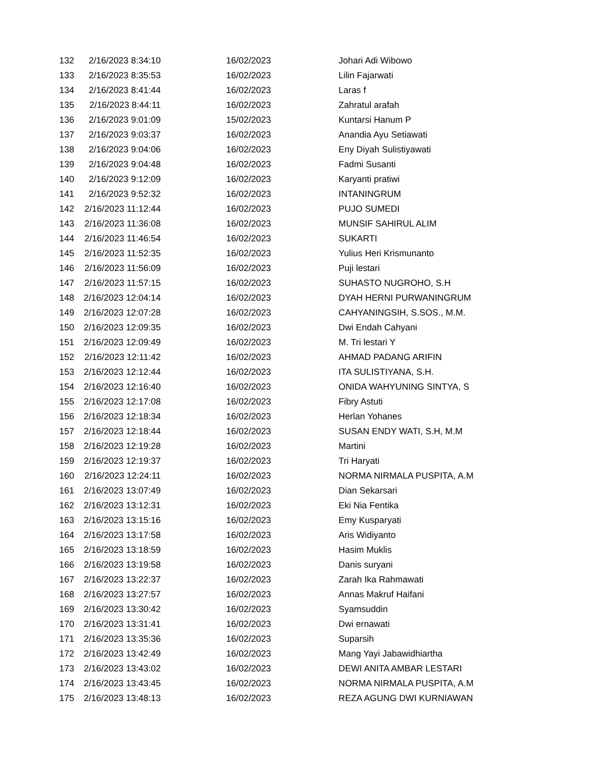| 132 | 2/16/2023 8:34:10 | 16/02/2023 | Johari Adi Wibowo |
| 133 | 2/16/2023 8:35:53 | 16/02/2023 | Lilin Fajarwati |
| 134 | 2/16/2023 8:41:44 | 16/02/2023 | Laras f |
| 135 | 2/16/2023 8:44:11 | 16/02/2023 | Zahratul arafah |
| 136 | 2/16/2023 9:01:09 | 15/02/2023 | Kuntarsi Hanum P |
| 137 | 2/16/2023 9:03:37 | 16/02/2023 | Anandia Ayu Setiawati |
| 138 | 2/16/2023 9:04:06 | 16/02/2023 | Eny Diyah Sulistiyawati |
| 139 | 2/16/2023 9:04:48 | 16/02/2023 | Fadmi Susanti |
| 140 | 2/16/2023 9:12:09 | 16/02/2023 | Karyanti pratiwi |
| 141 | 2/16/2023 9:52:32 | 16/02/2023 | INTANINGRUM |
| 142 | 2/16/2023 11:12:44 | 16/02/2023 | PUJO SUMEDI |
| 143 | 2/16/2023 11:36:08 | 16/02/2023 | MUNSIF SAHIRUL ALIM |
| 144 | 2/16/2023 11:46:54 | 16/02/2023 | SUKARTI |
| 145 | 2/16/2023 11:52:35 | 16/02/2023 | Yulius Heri Krismunanto |
| 146 | 2/16/2023 11:56:09 | 16/02/2023 | Puji lestari |
| 147 | 2/16/2023 11:57:15 | 16/02/2023 | SUHASTO NUGROHO, S.H |
| 148 | 2/16/2023 12:04:14 | 16/02/2023 | DYAH HERNI PURWANINGRUM |
| 149 | 2/16/2023 12:07:28 | 16/02/2023 | CAHYANINGSIH, S.SOS., M.M. |
| 150 | 2/16/2023 12:09:35 | 16/02/2023 | Dwi Endah Cahyani |
| 151 | 2/16/2023 12:09:49 | 16/02/2023 | M. Tri lestari Y |
| 152 | 2/16/2023 12:11:42 | 16/02/2023 | AHMAD PADANG ARIFIN |
| 153 | 2/16/2023 12:12:44 | 16/02/2023 | ITA SULISTIYANA, S.H. |
| 154 | 2/16/2023 12:16:40 | 16/02/2023 | ONIDA WAHYUNING SINTYA, S |
| 155 | 2/16/2023 12:17:08 | 16/02/2023 | Fibry Astuti |
| 156 | 2/16/2023 12:18:34 | 16/02/2023 | Herlan Yohanes |
| 157 | 2/16/2023 12:18:44 | 16/02/2023 | SUSAN ENDY WATI, S.H, M.M |
| 158 | 2/16/2023 12:19:28 | 16/02/2023 | Martini |
| 159 | 2/16/2023 12:19:37 | 16/02/2023 | Tri Haryati |
| 160 | 2/16/2023 12:24:11 | 16/02/2023 | NORMA NIRMALA PUSPITA, A.M |
| 161 | 2/16/2023 13:07:49 | 16/02/2023 | Dian Sekarsari |
| 162 | 2/16/2023 13:12:31 | 16/02/2023 | Eki Nia Fentika |
| 163 | 2/16/2023 13:15:16 | 16/02/2023 | Emy Kusparyati |
| 164 | 2/16/2023 13:17:58 | 16/02/2023 | Aris Widiyanto |
| 165 | 2/16/2023 13:18:59 | 16/02/2023 | Hasim Muklis |
| 166 | 2/16/2023 13:19:58 | 16/02/2023 | Danis suryani |
| 167 | 2/16/2023 13:22:37 | 16/02/2023 | Zarah Ika Rahmawati |
| 168 | 2/16/2023 13:27:57 | 16/02/2023 | Annas Makruf Haifani |
| 169 | 2/16/2023 13:30:42 | 16/02/2023 | Syamsuddin |
| 170 | 2/16/2023 13:31:41 | 16/02/2023 | Dwi ernawati |
| 171 | 2/16/2023 13:35:36 | 16/02/2023 | Suparsih |
| 172 | 2/16/2023 13:42:49 | 16/02/2023 | Mang Yayi Jabawidhiartha |
| 173 | 2/16/2023 13:43:02 | 16/02/2023 | DEWI ANITA AMBAR LESTARI |
| 174 | 2/16/2023 13:43:45 | 16/02/2023 | NORMA NIRMALA PUSPITA, A.M |
| 175 | 2/16/2023 13:48:13 | 16/02/2023 | REZA AGUNG DWI KURNIAWAN |